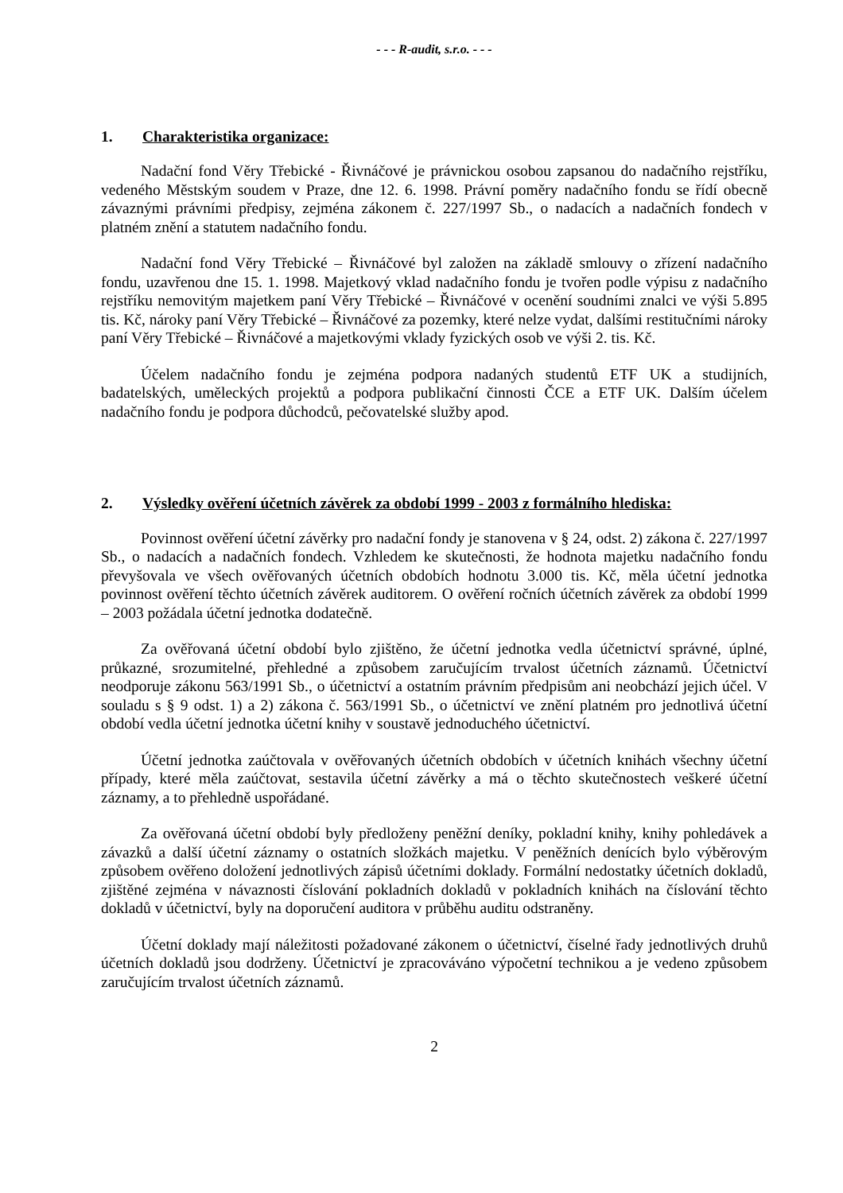- - - R-audit, s.r.o. - - -
1. Charakteristika organizace:
Nadační fond Věry Třebické - Řivnáčové je právnickou osobou zapsanou do nadačního rejstříku, vedeného Městským soudem v Praze, dne 12. 6. 1998. Právní poměry nadačního fondu se řídí obecně závaznými právními předpisy, zejména zákonem č. 227/1997 Sb., o nadacích a nadačních fondech v platném znění a statutem nadačního fondu.
Nadační fond Věry Třebické – Řivnáčové byl založen na základě smlouvy o zřízení nadačního fondu, uzavřenou dne 15. 1. 1998. Majetkový vklad nadačního fondu je tvořen podle výpisu z nadačního rejstříku nemovitým majetkem paní Věry Třebické – Řivnáčové v ocenění soudními znalci ve výši 5.895 tis. Kč, nároky paní Věry Třebické – Řivnáčové za pozemky, které nelze vydat, dalšími restitučními nároky paní Věry Třebické – Řivnáčové a majetkovými vklady fyzických osob ve výši 2. tis. Kč.
Účelem nadačního fondu je zejména podpora nadaných studentů ETF UK a studijních, badatelských, uměleckých projektů a podpora publikační činnosti ČCE a ETF UK. Dalším účelem nadačního fondu je podpora důchodců, pečovatelské služby apod.
2. Výsledky ověření účetních závěrek za období 1999 - 2003 z formálního hlediska:
Povinnost ověření účetní závěrky pro nadační fondy je stanovena v § 24, odst. 2) zákona č. 227/1997 Sb., o nadacích a nadačních fondech. Vzhledem ke skutečnosti, že hodnota majetku nadačního fondu převyšovala ve všech ověřovaných účetních obdobích hodnotu 3.000 tis. Kč, měla účetní jednotka povinnost ověření těchto účetních závěrek auditorem. O ověření ročních účetních závěrek za období 1999 – 2003 požádala účetní jednotka dodatečně.
Za ověřovaná účetní období bylo zjištěno, že účetní jednotka vedla účetnictví správné, úplné, průkazné, srozumitelné, přehledné a způsobem zaručujícím trvalost účetních záznamů. Účetnictví neodporuje zákonu 563/1991 Sb., o účetnictví a ostatním právním předpisům ani neobchází jejich účel. V souladu s § 9 odst. 1) a 2) zákona č. 563/1991 Sb., o účetnictví ve znění platném pro jednotlivá účetní období vedla účetní jednotka účetní knihy v soustavě jednoduchého účetnictví.
Účetní jednotka zaúčtovala v ověřovaných účetních obdobích v účetních knihách všechny účetní případy, které měla zaúčtovat, sestavila účetní závěrky a má o těchto skutečnostech veškeré účetní záznamy, a to přehledně uspořádané.
Za ověřovaná účetní období byly předloženy peněžní deníky, pokladní knihy, knihy pohledávek a závazků a další účetní záznamy o ostatních složkách majetku. V peněžních denících bylo výběrovým způsobem ověřeno doložení jednotlivých zápisů účetními doklady. Formální nedostatky účetních dokladů, zjištěné zejména v návaznosti číslování pokladních dokladů v pokladních knihách na číslování těchto dokladů v účetnictví, byly na doporučení auditora v průběhu auditu odstraněny.
Účetní doklady mají náležitosti požadované zákonem o účetnictví, číselné řady jednotlivých druhů účetních dokladů jsou dodrženy. Účetnictví je zpracováváno výpočetní technikou a je vedeno způsobem zaručujícím trvalost účetních záznamů.
2